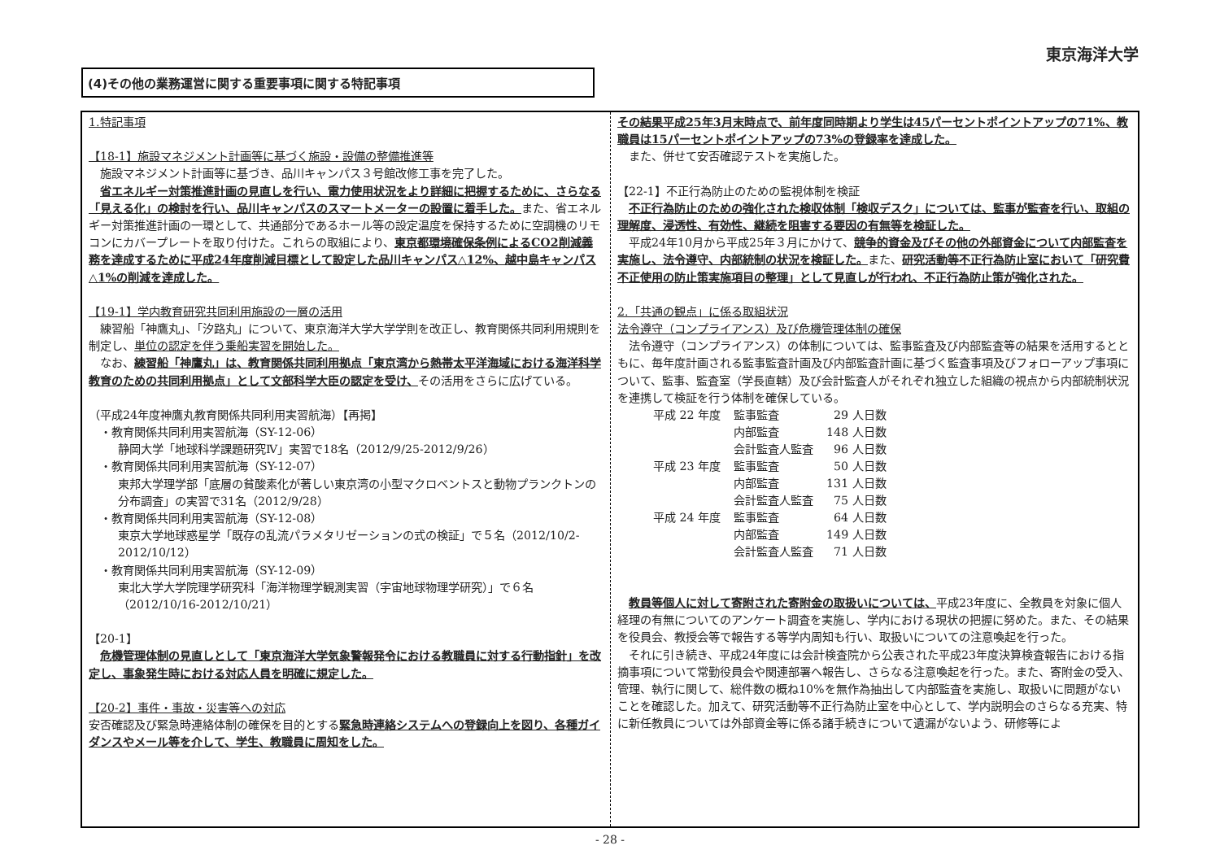東京海洋大学
(4)その他の業務運営に関する重要事項に関する特記事項
1.特記事項
【18-1】施設マネジメント計画等に基づく施設・設備の整備推進等
　施設マネジメント計画等に基づき、品川キャンパス３号館改修工事を完了した。
　省エネルギー対策推進計画の見直しを行い、電力使用状況をより詳細に把握するために、さらなる「見える化」の検討を行い、品川キャンパスのスマートメーターの設置に着手した。また、省エネルギー対策推進計画の一環として、共通部分であるホール等の設定温度を保持するために空調機のリモコンにカバープレートを取り付けた。これらの取組により、東京都環境確保条例によるCO2削減義務を達成するために平成24年度削減目標として設定した品川キャンパス△12%、越中島キャンパス△1%の削減を達成した。
【19-1】学内教育研究共同利用施設の一層の活用
　練習船「神鷹丸」、「汐路丸」について、東京海洋大学大学学則を改正し、教育関係共同利用規則を制定し、単位の認定を伴う乗船実習を開始した。
　なお、練習船「神鷹丸」は、教育関係共同利用拠点「東京湾から熱帯太平洋海域における海洋科学教育のための共同利用拠点」として文部科学大臣の認定を受け、その活用をさらに広げている。
（平成24年度神鷹丸教育関係共同利用実習航海）【再掲】
　・教育関係共同利用実習航海（SY-12-06）
静岡大学「地球科学課題研究Ⅳ」実習で18名（2012/9/25-2012/9/26）
　・教育関係共同利用実習航海（SY-12-07）
東邦大学理学部「底層の貧酸素化が著しい東京湾の小型マクロベントスと動物プランクトンの分布調査」の実習で31名（2012/9/28）
　・教育関係共同利用実習航海（SY-12-08）
東京大学地球惑星学「既存の乱流パラメタリゼーションの式の検証」で５名（2012/10/2-2012/10/12）
　・教育関係共同利用実習航海（SY-12-09）
東北大学大学院理学研究科「海洋物理学観測実習（宇宙地球物理学研究）」で６名（2012/10/16-2012/10/21）
【20-1】
　危機管理体制の見直しとして「東京海洋大学気象警報発令における教職員に対する行動指針」を改定し、事象発生時における対応人員を明確に規定した。
【20-2】事件・事故・災害等への対応
安否確認及び緊急時連絡体制の確保を目的とする緊急時連絡システムへの登録向上を図り、各種ガイダンスやメール等を介して、学生、教職員に周知をした。
その結果平成25年3月末時点で、前年度同時期より学生は45パーセントポイントアップの71%、教職員は15パーセントポイントアップの73%の登録率を達成した。
　また、併せて安否確認テストを実施した。
【22-1】不正行為防止のための監視体制を検証
　不正行為防止のための強化された検収体制「検収デスク」については、監事が監査を行い、取組の理解度、浸透性、有効性、継続を阻害する要因の有無等を検証した。
　平成24年10月から平成25年３月にかけて、競争的資金及びその他の外部資金について内部監査を実施し、法令遵守、内部統制の状況を検証した。また、研究活動等不正行為防止室において「研究費不正使用の防止策実施項目の整理」として見直しが行われ、不正行為防止策が強化された。
2.「共通の観点」に係る取組状況
法令遵守（コンプライアンス）及び危機管理体制の確保
　法令遵守（コンプライアンス）の体制については、監事監査及び内部監査等の結果を活用するとともに、毎年度計画される監事監査計画及び内部監査計画に基づく監査事項及びフォローアップ事項について、監事、監査室（学長直轄）及び会計監査人がそれぞれ独立した組織の視点から内部統制状況を連携して検証を行う体制を確保している。
| 平成 22 年度 | 監事監査 | 29 人日数 |
| | 内部監査 | 148 人日数 |
| | 会計監査人監査 | 96 人日数 |
| 平成 23 年度 | 監事監査 | 50 人日数 |
| | 内部監査 | 131 人日数 |
| | 会計監査人監査 | 75 人日数 |
| 平成 24 年度 | 監事監査 | 64 人日数 |
| | 内部監査 | 149 人日数 |
| | 会計監査人監査 | 71 人日数 |
　教員等個人に対して寄附された寄附金の取扱いについては、平成23年度に、全教員を対象に個人経理の有無についてのアンケート調査を実施し、学内における現状の把握に努めた。また、その結果を役員会、教授会等で報告する等学内周知も行い、取扱いについての注意喚起を行った。
　それに引き続き、平成24年度には会計検査院から公表された平成23年度決算検査報告における指摘事項について常勤役員会や関連部署へ報告し、さらなる注意喚起を行った。また、寄附金の受入、管理、執行に関して、総件数の概ね10%を無作為抽出して内部監査を実施し、取扱いに問題がないことを確認した。加えて、研究活動等不正行為防止室を中心として、学内説明会のさらなる充実、特に新任教員については外部資金等に係る諸手続きについて遺漏がないよう、研修等によ
- 28 -